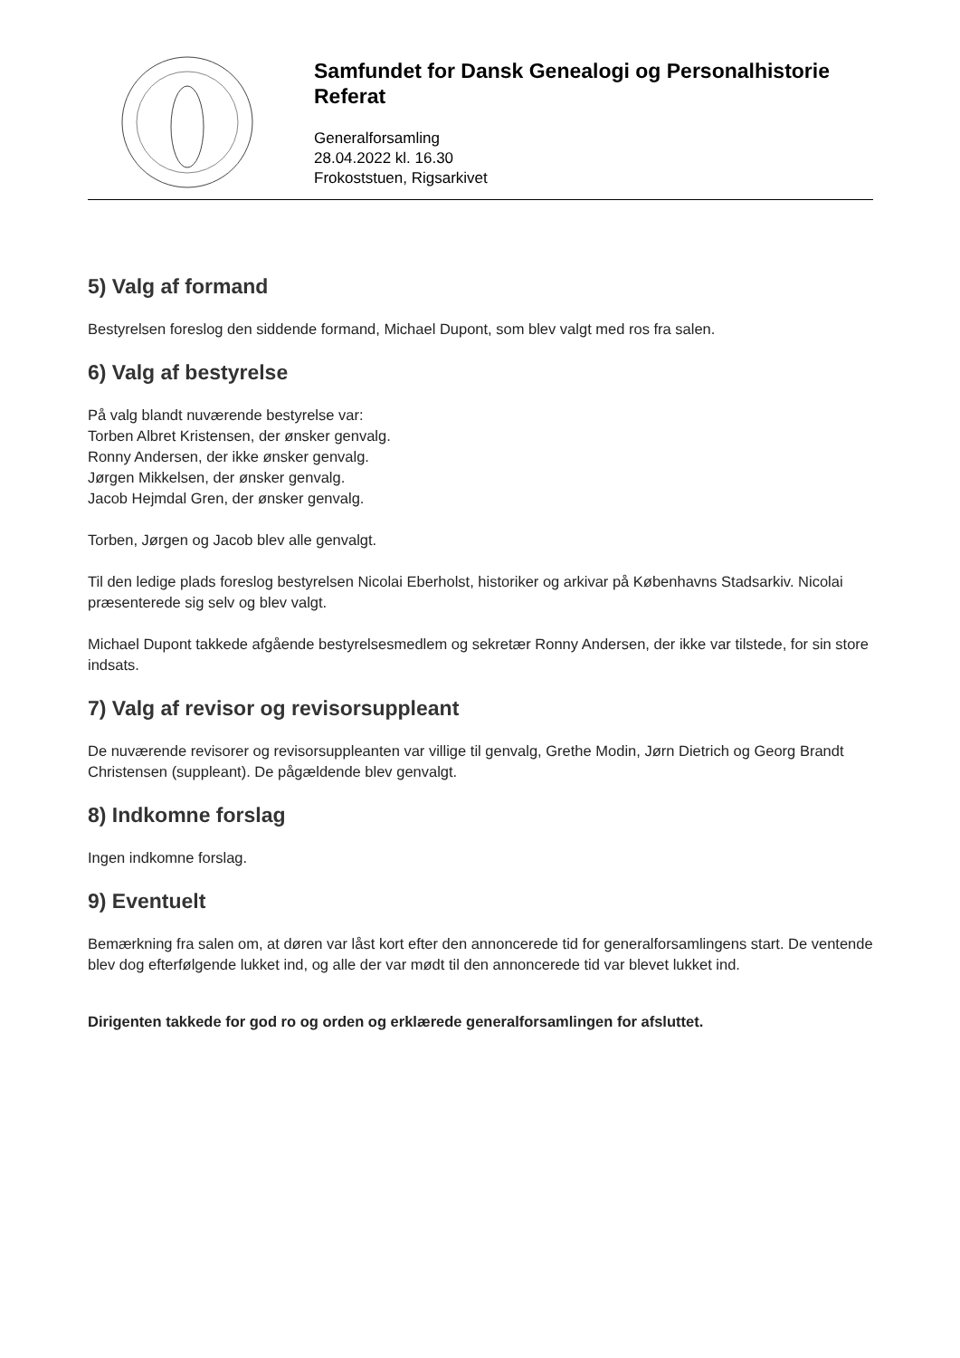Samfundet for Dansk Genealogi og Personalhistorie
Referat
Generalforsamling
28.04.2022 kl. 16.30
Frokoststuen, Rigsarkivet
5) Valg af formand
Bestyrelsen foreslog den siddende formand, Michael Dupont, som blev valgt med ros fra salen.
6) Valg af bestyrelse
På valg blandt nuværende bestyrelse var:
Torben Albret Kristensen, der ønsker genvalg.
Ronny Andersen, der ikke ønsker genvalg.
Jørgen Mikkelsen, der ønsker genvalg.
Jacob Hejmdal Gren, der ønsker genvalg.
Torben, Jørgen og Jacob blev alle genvalgt.
Til den ledige plads foreslog bestyrelsen Nicolai Eberholst, historiker og arkivar på Københavns Stadsarkiv. Nicolai præsenterede sig selv og blev valgt.
Michael Dupont takkede afgående bestyrelsesmedlem og sekretær Ronny Andersen, der ikke var tilstede, for sin store indsats.
7) Valg af revisor og revisorsuppleant
De nuværende revisorer og revisorsuppleanten var villige til genvalg, Grethe Modin, Jørn Dietrich og Georg Brandt Christensen (suppleant). De pågældende blev genvalgt.
8) Indkomne forslag
Ingen indkomne forslag.
9) Eventuelt
Bemærkning fra salen om, at døren var låst kort efter den annoncerede tid for generalforsamlingens start. De ventende blev dog efterfølgende lukket ind, og alle der var mødt til den annoncerede tid var blevet lukket ind.
Dirigenten takkede for god ro og orden og erklærede generalforsamlingen for afsluttet.